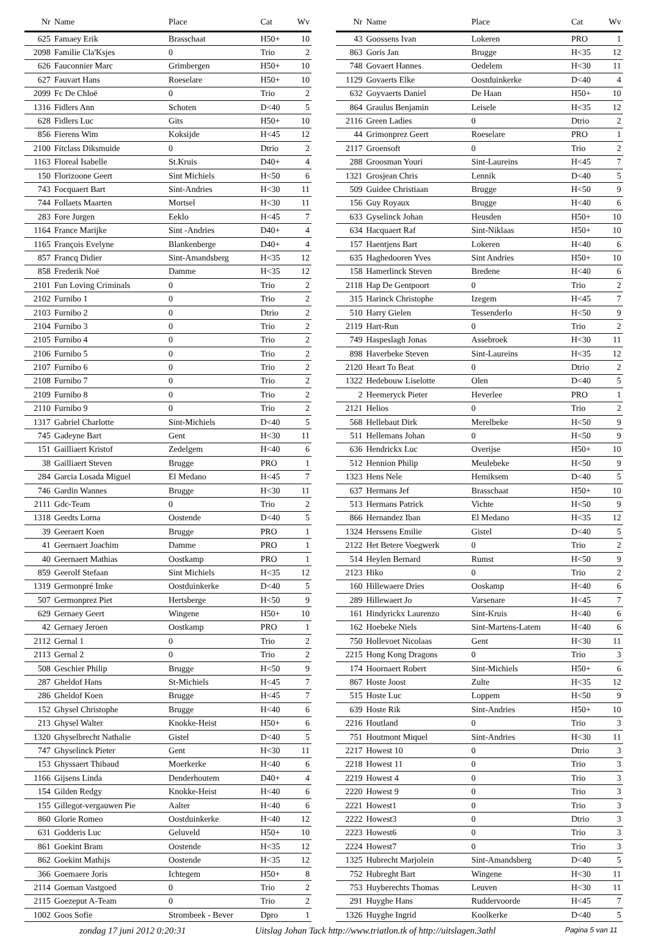| Nr | Name | Place | Cat | Wv |
| --- | --- | --- | --- | --- |
| 625 | Famaey Erik | Brasschaat | H50+ | 10 |
| 2098 | Familie Cla'Ksjes | 0 | Trio | 2 |
| 626 | Fauconnier Marc | Grimbergen | H50+ | 10 |
| 627 | Fauvart Hans | Roeselare | H50+ | 10 |
| 2099 | Fc De Chloë | 0 | Trio | 2 |
| 1316 | Fidlers Ann | Schoten | D<40 | 5 |
| 628 | Fidlers Luc | Gits | H50+ | 10 |
| 856 | Fierens Wim | Koksijde | H<45 | 12 |
| 2100 | Fitclass Diksmuide | 0 | Dtrio | 2 |
| 1163 | Floreal Isabelle | St.Kruis | D40+ | 4 |
| 150 | Florizoone Geert | Sint Michiels | H<50 | 6 |
| 743 | Focquaert Bart | Sint-Andries | H<30 | 11 |
| 744 | Follaets Maarten | Mortsel | H<30 | 11 |
| 283 | Fore Jurgen | Eeklo | H<45 | 7 |
| 1164 | France Marijke | Sint -Andries | D40+ | 4 |
| 1165 | François Evelyne | Blankenberge | D40+ | 4 |
| 857 | Francq Didier | Sint-Amandsberg | H<35 | 12 |
| 858 | Frederik Noë | Damme | H<35 | 12 |
| 2101 | Fun Loving Criminals | 0 | Trio | 2 |
| 2102 | Furnibo 1 | 0 | Trio | 2 |
| 2103 | Furnibo 2 | 0 | Dtrio | 2 |
| 2104 | Furnibo 3 | 0 | Trio | 2 |
| 2105 | Furnibo 4 | 0 | Trio | 2 |
| 2106 | Furnibo 5 | 0 | Trio | 2 |
| 2107 | Furnibo 6 | 0 | Trio | 2 |
| 2108 | Furnibo 7 | 0 | Trio | 2 |
| 2109 | Furnibo 8 | 0 | Trio | 2 |
| 2110 | Furnibo 9 | 0 | Trio | 2 |
| 1317 | Gabriel Charlotte | Sint-Michiels | D<40 | 5 |
| 745 | Gadeyne Bart | Gent | H<30 | 11 |
| 151 | Gailliaert Kristof | Zedelgem | H<40 | 6 |
| 38 | Gailliaert Steven | Brugge | PRO | 1 |
| 284 | Garcia Losada Miguel | El Medano | H<45 | 7 |
| 746 | Gardin Wannes | Brugge | H<30 | 11 |
| 2111 | Gdc-Team | 0 | Trio | 2 |
| 1318 | Geedts Lorna | Oostende | D<40 | 5 |
| 39 | Geeraert Koen | Brugge | PRO | 1 |
| 41 | Geernaert Joachim | Damme | PRO | 1 |
| 40 | Geernaert Mathias | Oostkamp | PRO | 1 |
| 859 | Geerolf Stefaan | Sint Michiels | H<35 | 12 |
| 1319 | Germonpré Imke | Oostduinkerke | D<40 | 5 |
| 507 | Germonprez Piet | Hertsberge | H<50 | 9 |
| 629 | Gernaey Geert | Wingene | H50+ | 10 |
| 42 | Gernaey Jeroen | Oostkamp | PRO | 1 |
| 2112 | Gernal 1 | 0 | Trio | 2 |
| 2113 | Gernal 2 | 0 | Trio | 2 |
| 508 | Geschier Philip | Brugge | H<50 | 9 |
| 287 | Gheldof Hans | St-Michiels | H<45 | 7 |
| 286 | Gheldof Koen | Brugge | H<45 | 7 |
| 152 | Ghysel Christophe | Brugge | H<40 | 6 |
| 213 | Ghysel Walter | Knokke-Heist | H50+ | 6 |
| 1320 | Ghyselbrecht Nathalie | Gistel | D<40 | 5 |
| 747 | Ghyselinck Pieter | Gent | H<30 | 11 |
| 153 | Ghyssaert Thibaud | Moerkerke | H<40 | 6 |
| 1166 | Gijsens Linda | Denderhoutem | D40+ | 4 |
| 154 | Gilden Redgy | Knokke-Heist | H<40 | 6 |
| 155 | Gillegot-vergauwen Pie | Aalter | H<40 | 6 |
| 860 | Glorie Romeo | Oostduinkerke | H<40 | 12 |
| 631 | Godderis Luc | Geluveld | H50+ | 10 |
| 861 | Goekint Bram | Oostende | H<35 | 12 |
| 862 | Goekint Mathijs | Oostende | H<35 | 12 |
| 366 | Goemaere Joris | Ichtegem | H50+ | 8 |
| 2114 | Goeman Vastgoed | 0 | Trio | 2 |
| 2115 | Goezeput A-Team | 0 | Trio | 2 |
| 1002 | Goos Sofie | Strombeek - Bever | Dpro | 1 |
| Nr | Name | Place | Cat | Wv |
| --- | --- | --- | --- | --- |
| 43 | Goossens Ivan | Lokeren | PRO | 1 |
| 863 | Goris Jan | Brugge | H<35 | 12 |
| 748 | Govaert Hannes | Oedelem | H<30 | 11 |
| 1129 | Govaerts Elke | Oostduinkerke | D<40 | 4 |
| 632 | Goyvaerts Daniel | De Haan | H50+ | 10 |
| 864 | Graulus Benjamin | Leisele | H<35 | 12 |
| 2116 | Green Ladies | 0 | Dtrio | 2 |
| 44 | Grimonprez Geert | Roeselare | PRO | 1 |
| 2117 | Groensoft | 0 | Trio | 2 |
| 288 | Groosman Youri | Sint-Laureins | H<45 | 7 |
| 1321 | Grosjean Chris | Lennik | D<40 | 5 |
| 509 | Guidee Christiaan | Brugge | H<50 | 9 |
| 156 | Guy Royaux | Brugge | H<40 | 6 |
| 633 | Gyselinck Johan | Heusden | H50+ | 10 |
| 634 | Hacquaert Raf | Sint-Niklaas | H50+ | 10 |
| 157 | Haentjens Bart | Lokeren | H<40 | 6 |
| 635 | Haghedooren Yves | Sint Andries | H50+ | 10 |
| 158 | Hamerlinck Steven | Bredene | H<40 | 6 |
| 2118 | Hap De Gentpoort | 0 | Trio | 2 |
| 315 | Harinck Christophe | Izegem | H<45 | 7 |
| 510 | Harry Gielen | Tessenderlo | H<50 | 9 |
| 2119 | Hart-Run | 0 | Trio | 2 |
| 749 | Haspeslagh Jonas | Assebroek | H<30 | 11 |
| 898 | Haverbeke Steven | Sint-Laureins | H<35 | 12 |
| 2120 | Heart To Beat | 0 | Dtrio | 2 |
| 1322 | Hedebouw Liselotte | Olen | D<40 | 5 |
| 2 | Heemeryck Pieter | Heverlee | PRO | 1 |
| 2121 | Helios | 0 | Trio | 2 |
| 568 | Hellebaut Dirk | Merelbeke | H<50 | 9 |
| 511 | Hellemans Johan | 0 | H<50 | 9 |
| 636 | Hendrickx Luc | Overijse | H50+ | 10 |
| 512 | Hennion Philip | Meulebeke | H<50 | 9 |
| 1323 | Hens Nele | Hemiksem | D<40 | 5 |
| 637 | Hermans Jef | Brasschaat | H50+ | 10 |
| 513 | Hermans Patrick | Vichte | H<50 | 9 |
| 866 | Hernandez Iban | El Medano | H<35 | 12 |
| 1324 | Herssens Emilie | Gistel | D<40 | 5 |
| 2122 | Het Betere Voegwerk | 0 | Trio | 2 |
| 514 | Heylen Bernard | Rumst | H<50 | 9 |
| 2123 | Hiko | 0 | Trio | 2 |
| 160 | Hillewaere Dries | Ooskamp | H<40 | 6 |
| 289 | Hillewaert Jo | Varsenare | H<45 | 7 |
| 161 | Hindyrickx Laurenzo | Sint-Kruis | H<40 | 6 |
| 162 | Hoebeke Niels | Sint-Martens-Latem | H<40 | 6 |
| 750 | Hollevoet Nicolaas | Gent | H<30 | 11 |
| 2215 | Hong Kong Dragons | 0 | Trio | 3 |
| 174 | Hoornaert Robert | Sint-Michiels | H50+ | 6 |
| 867 | Hoste Joost | Zulte | H<35 | 12 |
| 515 | Hoste Luc | Loppem | H<50 | 9 |
| 639 | Hoste Rik | Sint-Andries | H50+ | 10 |
| 2216 | Houtland | 0 | Trio | 3 |
| 751 | Houtmont Miquel | Sint-Andries | H<30 | 11 |
| 2217 | Howest 10 | 0 | Dtrio | 3 |
| 2218 | Howest 11 | 0 | Trio | 3 |
| 2219 | Howest 4 | 0 | Trio | 3 |
| 2220 | Howest 9 | 0 | Trio | 3 |
| 2221 | Howest1 | 0 | Trio | 3 |
| 2222 | Howest3 | 0 | Dtrio | 3 |
| 2223 | Howest6 | 0 | Trio | 3 |
| 2224 | Howest7 | 0 | Trio | 3 |
| 1325 | Hubrecht Marjolein | Sint-Amandsberg | D<40 | 5 |
| 752 | Hubreght Bart | Wingene | H<30 | 11 |
| 753 | Huyberechts Thomas | Leuven | H<30 | 11 |
| 291 | Huyghe Hans | Ruddervoorde | H<45 | 7 |
| 1326 | Huyghe Ingrid | Koolkerke | D<40 | 5 |
zondag 17 juni 2012 0:20:31 Uitslag Johan Tack http://www.triatlon.tk of http://uitslagen.3athl Pagina 5 van 11